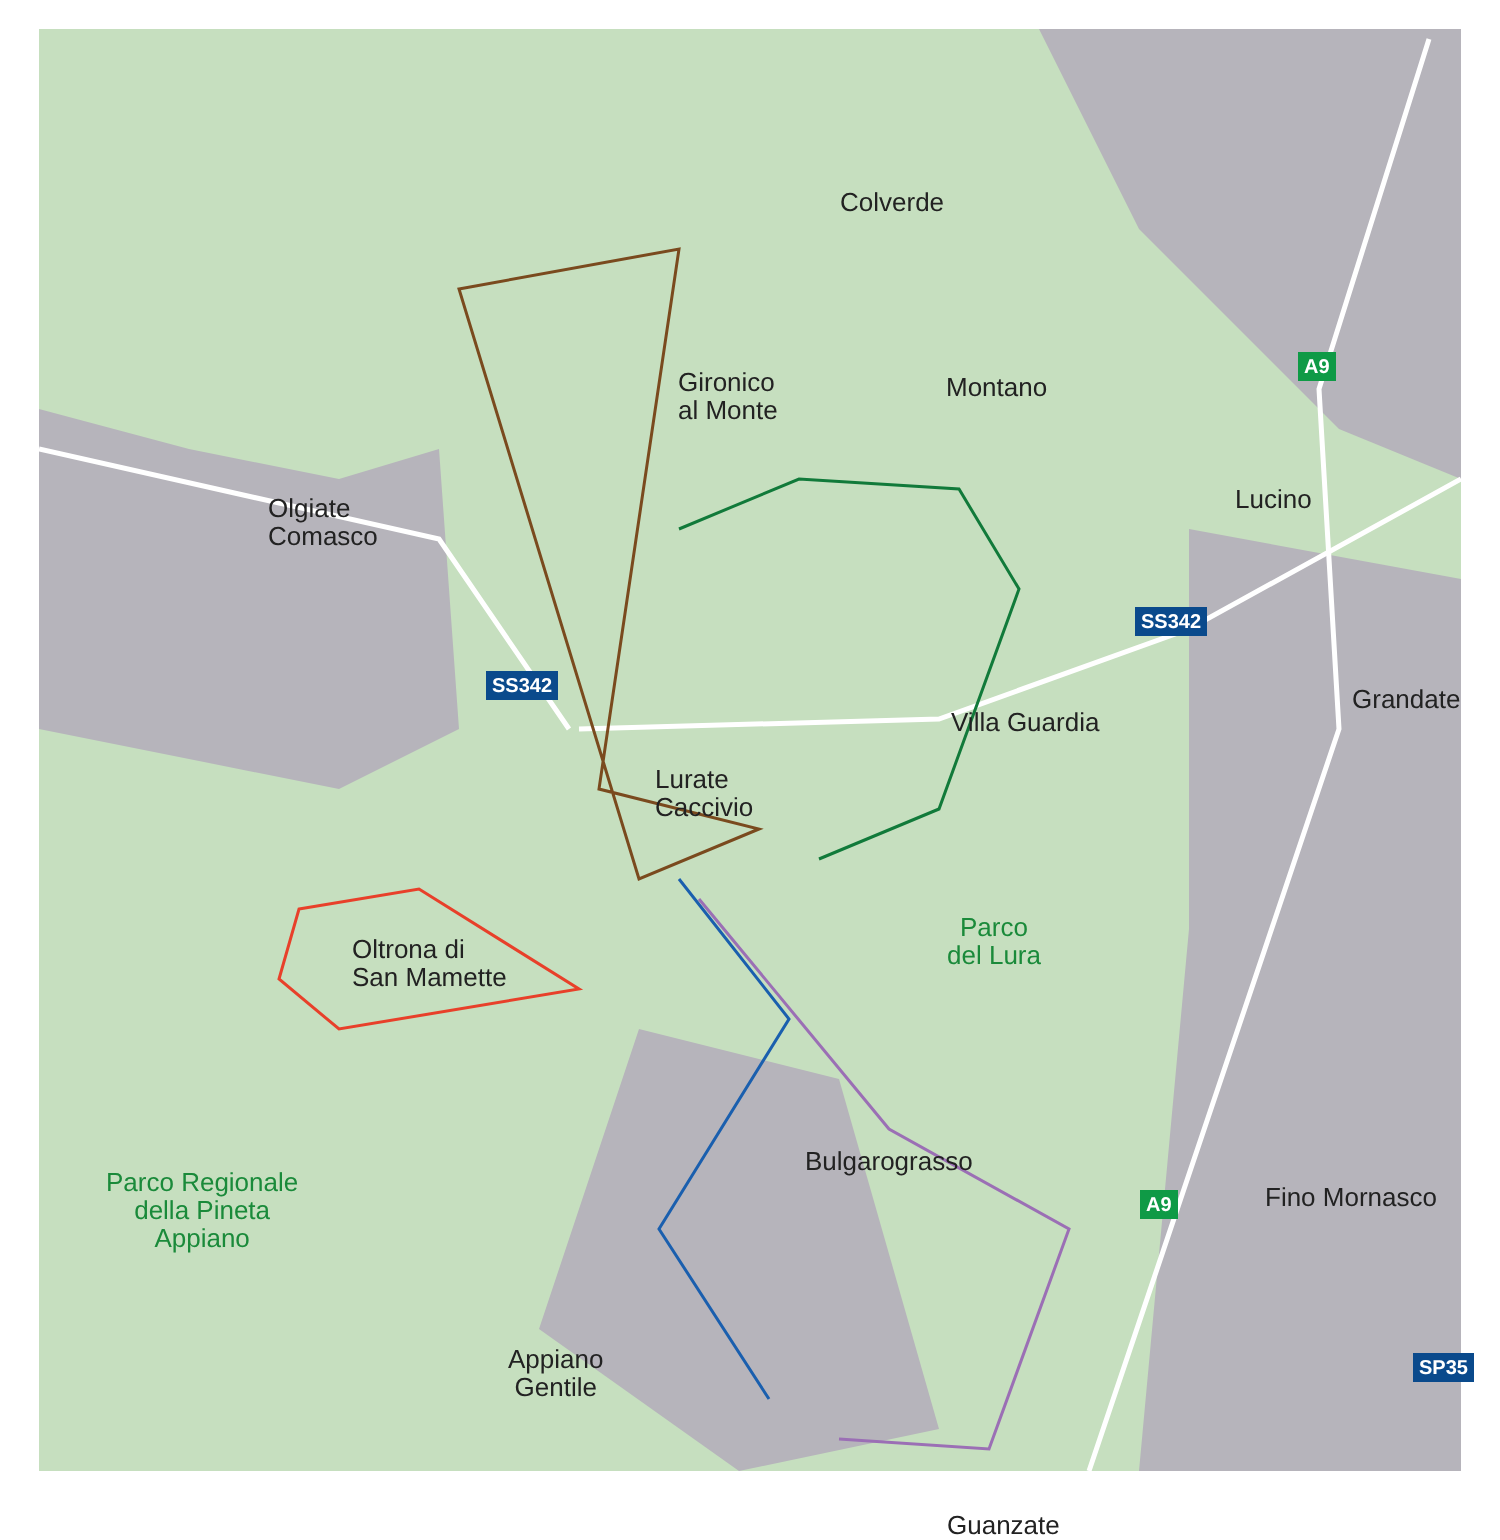Colverde
Gironico
al Monte
Montano
Lucino
Olgiate
Comasco
Grandate
Villa Guardia
Lurate
Caccivio
Parco
del Lura
Oltrona di
San Mamette
Bulgarograsso
Parco Regionale
della Pineta
Appiano
Fino Mornasco
Appiano
Gentile
Guanzate
A9
A9
SS342
SS342
SP35